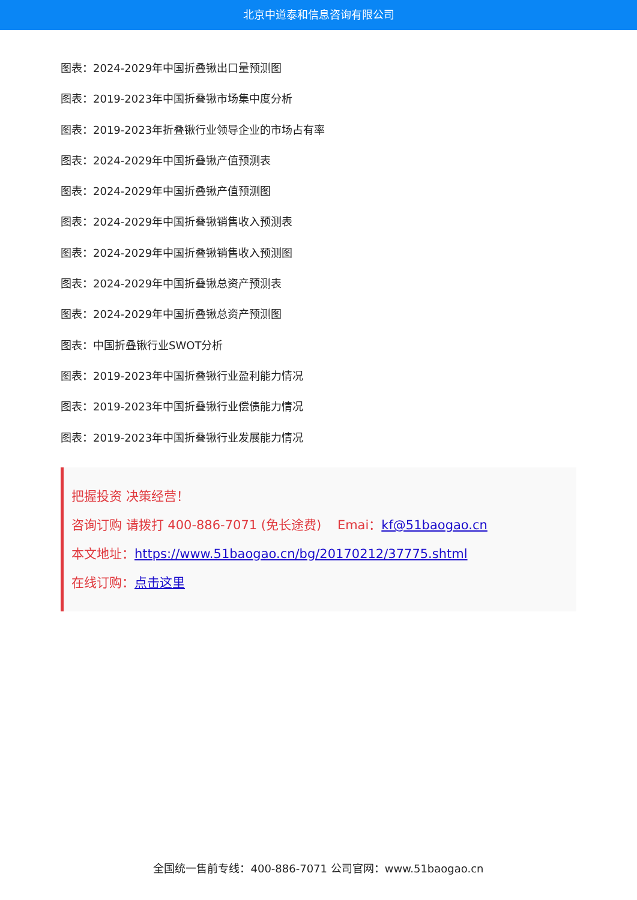北京中道泰和信息咨询有限公司
图表：2024-2029年中国折叠锹出口量预测图
图表：2019-2023年中国折叠锹市场集中度分析
图表：2019-2023年折叠锹行业领导企业的市场占有率
图表：2024-2029年中国折叠锹产值预测表
图表：2024-2029年中国折叠锹产值预测图
图表：2024-2029年中国折叠锹销售收入预测表
图表：2024-2029年中国折叠锹销售收入预测图
图表：2024-2029年中国折叠锹总资产预测表
图表：2024-2029年中国折叠锹总资产预测图
图表：中国折叠锹行业SWOT分析
图表：2019-2023年中国折叠锹行业盈利能力情况
图表：2019-2023年中国折叠锹行业偿债能力情况
图表：2019-2023年中国折叠锹行业发展能力情况
把握投资 决策经营！
咨询订购 请拨打 400-886-7071 (免长途费) Emai：kf@51baogao.cn
本文地址：https://www.51baogao.cn/bg/20170212/37775.shtml
在线订购：点击这里
全国统一售前专线：400-886-7071 公司官网：www.51baogao.cn